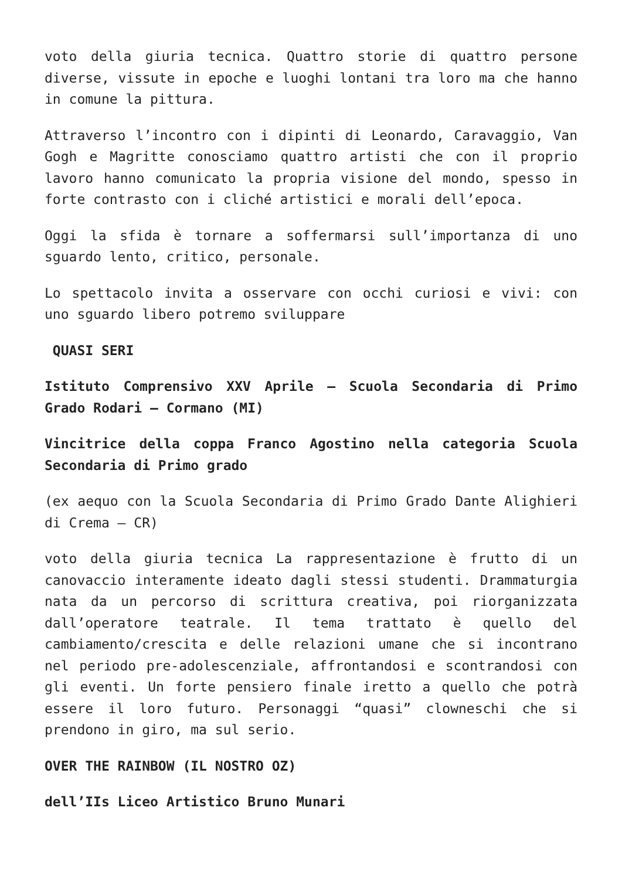voto della giuria tecnica. Quattro storie di quattro persone diverse, vissute in epoche e luoghi lontani tra loro ma che hanno in comune la pittura.
Attraverso l’incontro con i dipinti di Leonardo, Caravaggio, Van Gogh e Magritte conosciamo quattro artisti che con il proprio lavoro hanno comunicato la propria visione del mondo, spesso in forte contrasto con i cliché artistici e morali dell’epoca.
Oggi la sfida è tornare a soffermarsi sull’importanza di uno sguardo lento, critico, personale.
Lo spettacolo invita a osservare con occhi curiosi e vivi: con uno sguardo libero potremo sviluppare
QUASI SERI
Istituto Comprensivo XXV Aprile – Scuola Secondaria di Primo Grado Rodari – Cormano (MI)
Vincitrice della coppa Franco Agostino nella categoria Scuola Secondaria di Primo grado
(ex aequo con la Scuola Secondaria di Primo Grado Dante Alighieri di Crema – CR)
voto della giuria tecnica La rappresentazione è frutto di un canovaccio interamente ideato dagli stessi studenti. Drammaturgia nata da un percorso di scrittura creativa, poi riorganizzata dall’operatore teatrale. Il tema trattato è quello del cambiamento/crescita e delle relazioni umane che si incontrano nel periodo pre-adolescenziale, affrontandosi e scontrandosi con gli eventi. Un forte pensiero finale iretto a quello che potrà essere il loro futuro. Personaggi “quasi” clowneschi che si prendono in giro, ma sul serio.
OVER THE RAINBOW (IL NOSTRO OZ)
dell’IIs Liceo Artistico Bruno Munari